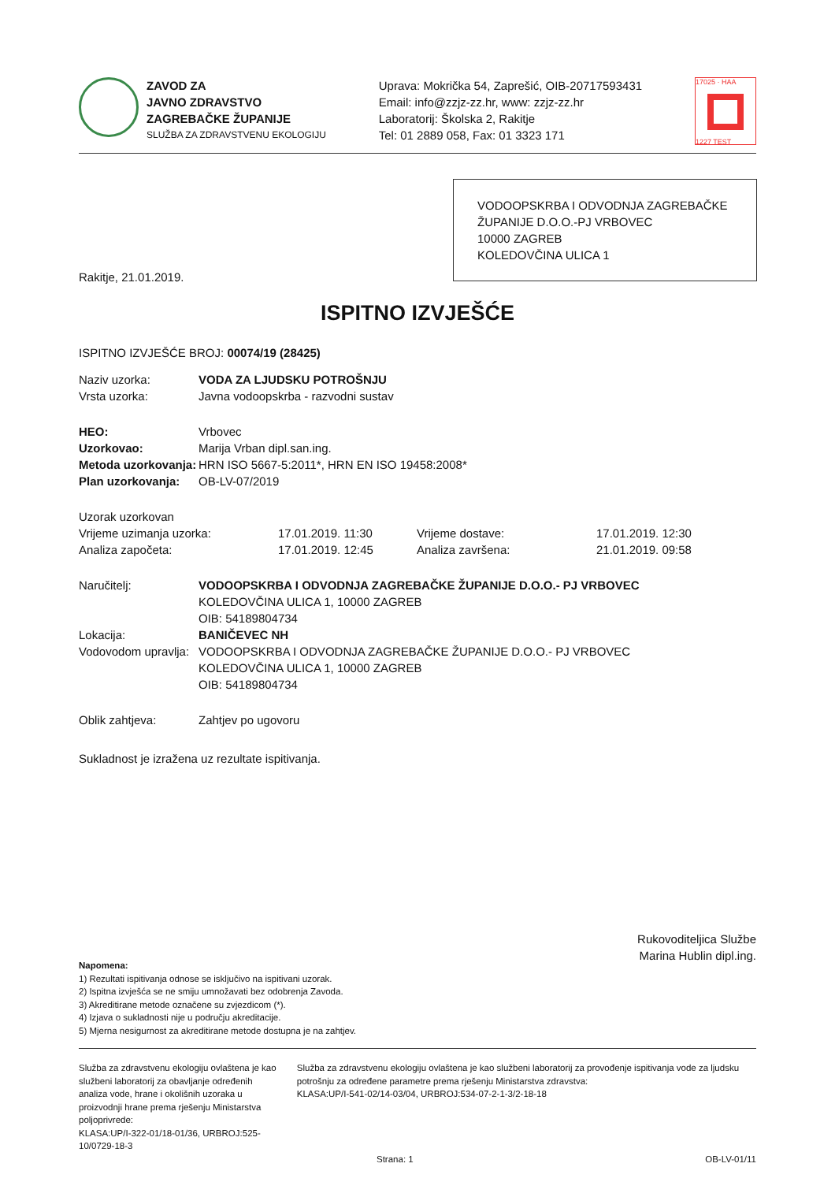ZAVOD ZA
JAVNO ZDRAVSTVO
ZAGREBAČKE ŽUPANIJE
SLUŽBA ZA ZDRAVSTVENU EKOLOGIJU
Uprava: Mokrička 54, Zaprešić, OIB-20717593431
Email: info@zzjz-zz.hr, www: zzjz-zz.hr
Laboratorij: Školska 2, Rakitje
Tel: 01 2889 058, Fax: 01 3323 171
17025 · HAA
1227 TEST
VODOOPSKRBA I ODVODNJA ZAGREBAČKE ŽUPANIJE D.O.O.-PJ VRBOVEC
10000 ZAGREB
KOLEDOVČINA ULICA 1
Rakitje, 21.01.2019.
ISPITNO IZVJEŠĆE
ISPITNO IZVJEŠĆE BROJ: 00074/19 (28425)
| Naziv uzorka: | VODA ZA LJUDSKU POTROŠNJU |
| Vrsta uzorka: | Javna vodoopskrba - razvodni sustav |
| HEO: | Vrbovec |
| Uzorkovao: | Marija Vrban dipl.san.ing. |
| Metoda uzorkovanja: | HRN ISO 5667-5:2011*, HRN EN ISO 19458:2008* |
| Plan uzorkovanja: | OB-LV-07/2019 |
| Uzorak uzorkovan | | | |
| Vrijeme uzimanja uzorka: | 17.01.2019. 11:30 | Vrijeme dostave: | 17.01.2019. 12:30 |
| Analiza započeta: | 17.01.2019. 12:45 | Analiza završena: | 21.01.2019. 09:58 |
| Naručitelj: | VODOOPSKRBA I ODVODNJA ZAGREBAČKE ŽUPANIJE D.O.O.- PJ VRBOVEC KOLEDOVČINA ULICA 1, 10000 ZAGREB OIB: 54189804734 |
| Lokacija: | BANIČEVEC NH |
| Vodovodom upravlja: | VODOOPSKRBA I ODVODNJA ZAGREBAČKE ŽUPANIJE D.O.O.- PJ VRBOVEC KOLEDOVČINA ULICA 1, 10000 ZAGREB OIB: 54189804734 |
| Oblik zahtjeva: | Zahtjev po ugovoru |
Sukladnost je izražena uz rezultate ispitivanja.
Rukovoditeljica Službe
Marina Hublin dipl.ing.
Napomena:
1) Rezultati ispitivanja odnose se isključivo na ispitivani uzorak.
2) Ispitna izvješća se ne smiju umnožavati bez odobrenja Zavoda.
3) Akreditirane metode označene su zvjezdicom (*).
4) Izjava o sukladnosti nije u području akreditacije.
5) Mjerna nesigurnost za akreditirane metode dostupna je na zahtjev.
Služba za zdravstvenu ekologiju ovlaštena je kao službeni laboratorij za obavljanje određenih analiza vode, hrane i okolišnih uzoraka u proizvodnji hrane prema rješenju Ministarstva poljoprivrede:
KLASA:UP/I-322-01/18-01/36, URBROJ:525-10/0729-18-3
Služba za zdravstvenu ekologiju ovlaštena je kao službeni laboratorij za provođenje ispitivanja vode za ljudsku potrošnju za određene parametre prema rješenju Ministarstva zdravstva:
KLASA:UP/I-541-02/14-03/04, URBROJ:534-07-2-1-3/2-18-18
Strana: 1 OB-LV-01/11